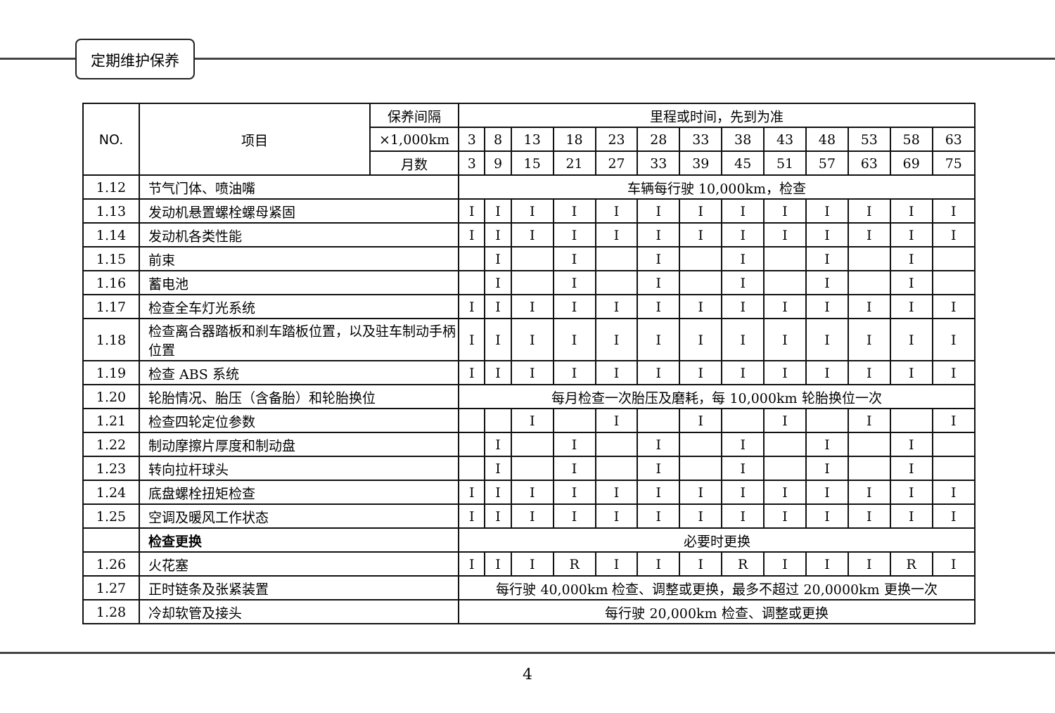定期维护保养
| NO. | 项目 | 保养间隔 | 里程或时间，先到为准 | | | | | | | | | | | | |
| --- | --- | --- | --- | --- | --- | --- | --- | --- | --- | --- | --- | --- | --- | --- | --- |
| | | ×1,000km | 3 | 8 | 13 | 18 | 23 | 28 | 33 | 38 | 43 | 48 | 53 | 58 | 63 |
| | | 月数 | 3 | 9 | 15 | 21 | 27 | 33 | 39 | 45 | 51 | 57 | 63 | 69 | 75 |
| 1.12 | 节气门体、喷油嘴 | | 车辆每行驶 10,000km，检查 | | | | | | | | | | | | |
| 1.13 | 发动机悬置螺栓螺母紧固 | | I | I | I | I | I | I | I | I | I | I | I | I | I |
| 1.14 | 发动机各类性能 | | I | I | I | I | I | I | I | I | I | I | I | I | I |
| 1.15 | 前束 | | | I | | I | | I | | I | | I | | I | |
| 1.16 | 蓄电池 | | | I | | I | | I | | I | | I | | I | |
| 1.17 | 检查全车灯光系统 | | I | I | I | I | I | I | I | I | I | I | I | I | I |
| 1.18 | 检查离合器踏板和刹车踏板位置，以及驻车制动手柄位置 | | I | I | I | I | I | I | I | I | I | I | I | I | I |
| 1.19 | 检查 ABS 系统 | | I | I | I | I | I | I | I | I | I | I | I | I | I |
| 1.20 | 轮胎情况、胎压（含备胎）和轮胎换位 | | 每月检查一次胎压及磨耗，每 10,000km 轮胎换位一次 | | | | | | | | | | | | |
| 1.21 | 检查四轮定位参数 | | | | I | | I | | I | | I | | I | | I |
| 1.22 | 制动摩擦片厚度和制动盘 | | | I | | I | | I | | I | | I | | I | |
| 1.23 | 转向拉杆球头 | | | I | | I | | I | | I | | I | | I | |
| 1.24 | 底盘螺栓扭矩检查 | | I | I | I | I | I | I | I | I | I | I | I | I | I |
| 1.25 | 空调及暖风工作状态 | | I | I | I | I | I | I | I | I | I | I | I | I | I |
| | 检查更换 | | 必要时更换 | | | | | | | | | | | | |
| 1.26 | 火花塞 | | I | I | I | R | I | I | I | R | I | I | I | R | I |
| 1.27 | 正时链条及张紧装置 | | 每行驶 40,000km 检查、调整或更换，最多不超过 20,0000km 更换一次 | | | | | | | | | | | | |
| 1.28 | 冷却软管及接头 | | 每行驶 20,000km 检查、调整或更换 | | | | | | | | | | | | |
4